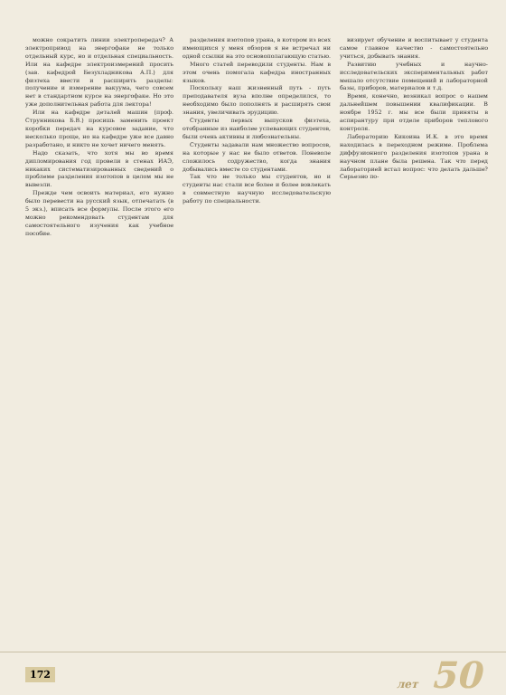можно сократить линии электропередач? А электропривод на энергофаке не только отдельный курс, но и отдельная специальность. Или на кафедре электроизмерений просить (зав. кафедрой Безухладникова А.П.) для физтеха ввести и расширить разделы: получение и измерение вакуума, чего совсем нет в стандартном курсе на энергофаке. Но это уже дополнительная работа для лектора!
Или на кафедре деталей машин (проф. Струнникова Б.В.) просишь заменить проект коробки передач на курсовое задание, что несколько проще, но на кафедре уже все давно разработано, и никто не хочет ничего менять.
Надо сказать, что хотя мы во время дипломирования год провели в стенах ИАЭ, никаких систематизированных сведений о проблеме разделения изотопов в целом мы не вывезли.
Прежде чем освоить материал, его нужно было перевести на русский язык, отпечатать (в 5 экз.), вписать все формулы. После этого его можно рекомендовать студентам для самостоятельного изучения как учебное пособие.
разделения изотопов урана, в котором из всех имеющихся у меня обзоров я не встречал ни одной ссылки на это основополагающую статью.
Много статей переводили студенты. Нам в этом очень помогала кафедра иностранных языков.
Поскольку наш жизненный путь - путь преподавателя вуза вполне определился, то необходимо было пополнять и расширять свои знания, увеличивать эрудицию.
Студенты первых выпусков физтеха, отобранные из наиболее успевающих студентов, были очень активны и любознательны.
Студенты задавали нам множество вопросов, на которые у нас не было ответов. Поневоле сложилось содружество, когда знания добывались вместе со студентами.
Так что не только мы студентов, но и студенты нас стали все более и более вовлекать в совместную научную исследовательскую работу по специальности.
визирует обучение и воспитывает у студента самое главное качество - самостоятельно учиться, добывать знания.
Развитию учебных и научно-исследовательских экспериментальных работ мешало отсутствие помещений и лабораторной базы, приборов, материалов и т.д.
Время, конечно, возникал вопрос о нашем дальнейшем повышении квалификации. В ноябре 1952 г. мы все были приняты в аспирантуру при отделе приборов теплового контроля.
Лабораторию Кикоина И.К. в это время находилась в переходном режиме. Проблема диффузионного разделения изотопов урана в научном плане была решена. Так что перед лабораторией встал вопрос: что делать дальше? Серьезно по-
172 лет 50